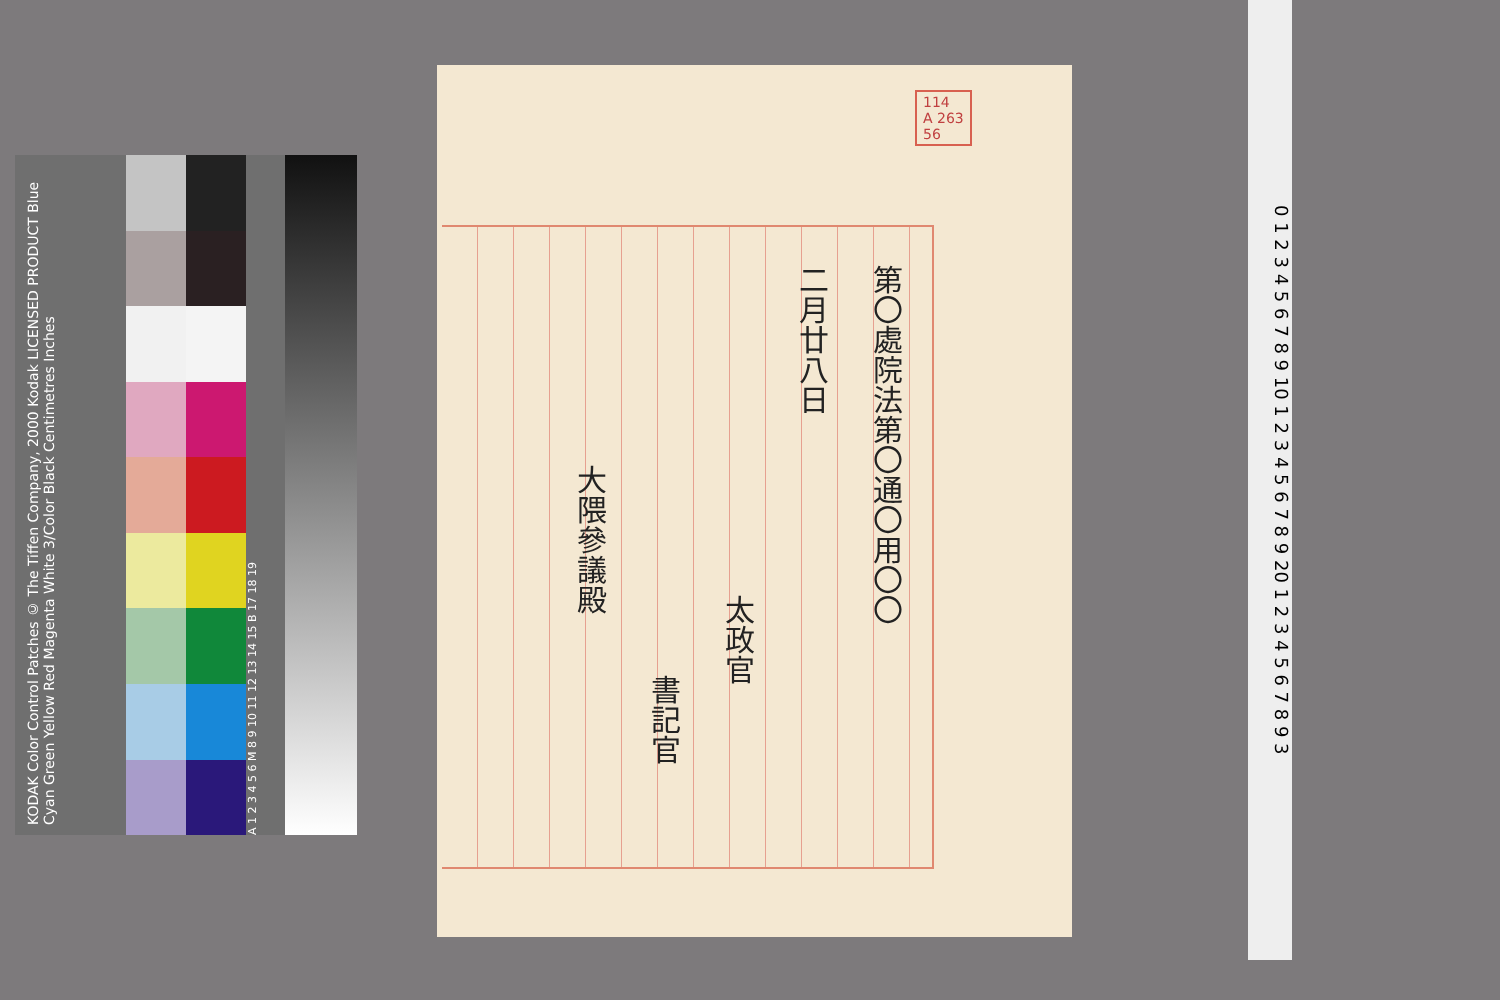KODAK Color Control Patches © The Tiffen Company, 2000 Kodak LICENSED PRODUCT Blue Cyan Green Yellow Red Magenta White 3/Color Black Centimetres Inches
A 1 2 3 4 5 6 M 8 9 10 11 12 13 14 15 B 17 18 19
114
A 263
56
第〇處院法第〇通〇用〇〇
二月廿八日
太政官
書記官
大隈參議殿
0 1 2 3 4 5 6 7 8 9 10 1 2 3 4 5 6 7 8 9 20 1 2 3 4 5 6 7 8 9 3